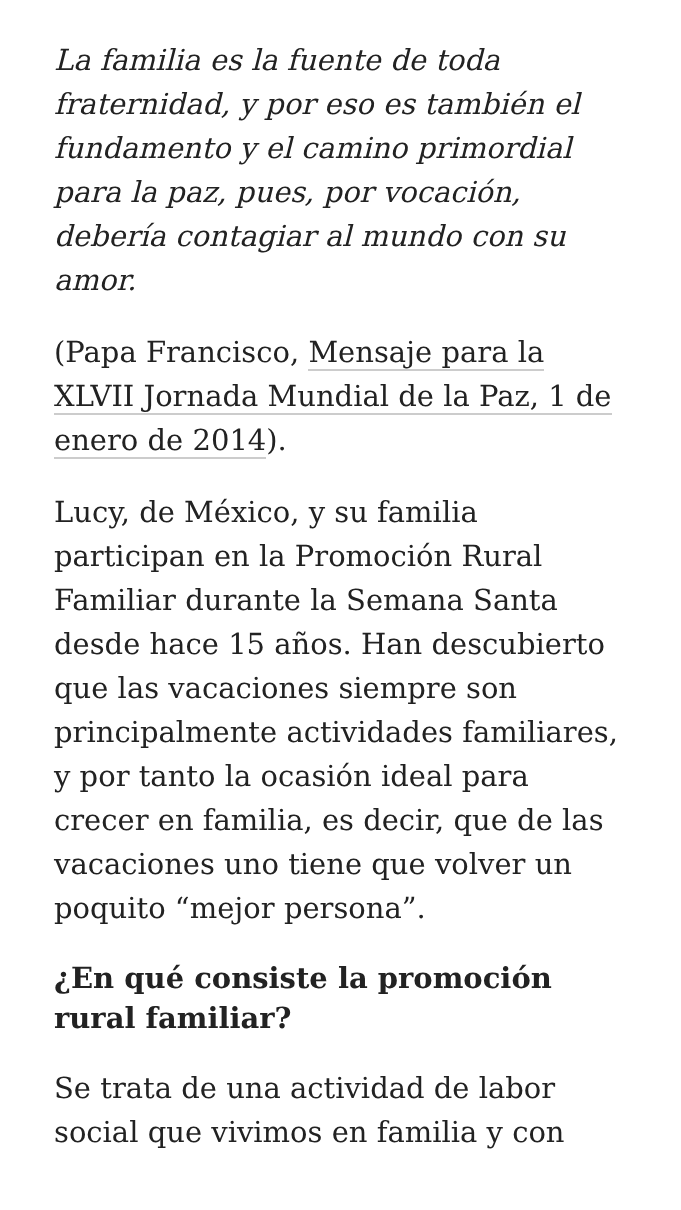La familia es la fuente de toda fraternidad, y por eso es también el fundamento y el camino primordial para la paz, pues, por vocación, debería contagiar al mundo con su amor.
(Papa Francisco, Mensaje para la XLVII Jornada Mundial de la Paz, 1 de enero de 2014).
Lucy, de México, y su familia participan en la Promoción Rural Familiar durante la Semana Santa desde hace 15 años. Han descubierto que las vacaciones siempre son principalmente actividades familiares, y por tanto la ocasión ideal para crecer en familia, es decir, que de las vacaciones uno tiene que volver un poquito “mejor persona”.
¿En qué consiste la promoción rural familiar?
Se trata de una actividad de labor social que vivimos en familia y con